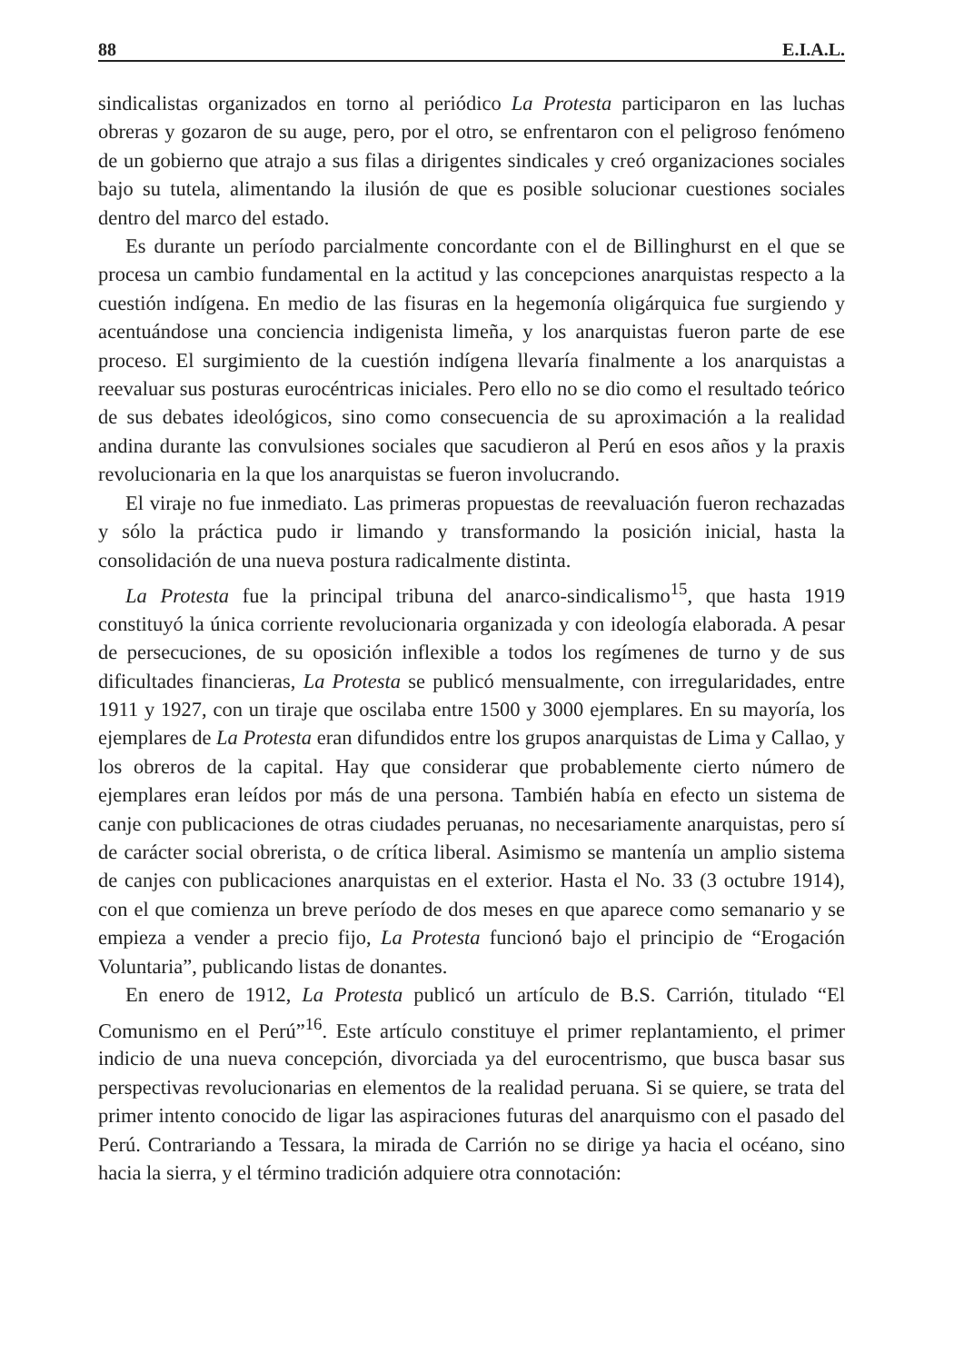88 E.I.A.L.
sindicalistas organizados en torno al periódico La Protesta participaron en las luchas obreras y gozaron de su auge, pero, por el otro, se enfrentaron con el peligroso fenómeno de un gobierno que atrajo a sus filas a dirigentes sindicales y creó organizaciones sociales bajo su tutela, alimentando la ilusión de que es posible solucionar cuestiones sociales dentro del marco del estado.
Es durante un período parcialmente concordante con el de Billinghurst en el que se procesa un cambio fundamental en la actitud y las concepciones anarquistas respecto a la cuestión indígena. En medio de las fisuras en la hegemonía oligárquica fue surgiendo y acentuándose una conciencia indigenista limeña, y los anarquistas fueron parte de ese proceso. El surgimiento de la cuestión indígena llevaría finalmente a los anarquistas a reevaluar sus posturas eurocéntricas iniciales. Pero ello no se dio como el resultado teórico de sus debates ideológicos, sino como consecuencia de su aproximación a la realidad andina durante las convulsiones sociales que sacudieron al Perú en esos años y la praxis revolucionaria en la que los anarquistas se fueron involucrando.
El viraje no fue inmediato. Las primeras propuestas de reevaluación fueron rechazadas y sólo la práctica pudo ir limando y transformando la posición inicial, hasta la consolidación de una nueva postura radicalmente distinta.
La Protesta fue la principal tribuna del anarco-sindicalismo<sup>15</sup>, que hasta 1919 constituyó la única corriente revolucionaria organizada y con ideología elaborada. A pesar de persecuciones, de su oposición inflexible a todos los regímenes de turno y de sus dificultades financieras, La Protesta se publicó mensualmente, con irregularidades, entre 1911 y 1927, con un tiraje que oscilaba entre 1500 y 3000 ejemplares. En su mayoría, los ejemplares de La Protesta eran difundidos entre los grupos anarquistas de Lima y Callao, y los obreros de la capital. Hay que considerar que probablemente cierto número de ejemplares eran leídos por más de una persona. También había en efecto un sistema de canje con publicaciones de otras ciudades peruanas, no necesariamente anarquistas, pero sí de carácter social obrerista, o de crítica liberal. Asimismo se mantenía un amplio sistema de canjes con publicaciones anarquistas en el exterior. Hasta el No. 33 (3 octubre 1914), con el que comienza un breve período de dos meses en que aparece como semanario y se empieza a vender a precio fijo, La Protesta funcionó bajo el principio de “Erogación Voluntaria”, publicando listas de donantes.
En enero de 1912, La Protesta publicó un artículo de B.S. Carrión, titulado “El Comunismo en el Perú”<sup>16</sup>. Este artículo constituye el primer replantamiento, el primer indicio de una nueva concepción, divorciada ya del eurocentrismo, que busca basar sus perspectivas revolucionarias en elementos de la realidad peruana. Si se quiere, se trata del primer intento conocido de ligar las aspiraciones futuras del anarquismo con el pasado del Perú. Contrariando a Tessara, la mirada de Carrión no se dirige ya hacia el océano, sino hacia la sierra, y el término tradición adquiere otra connotación: